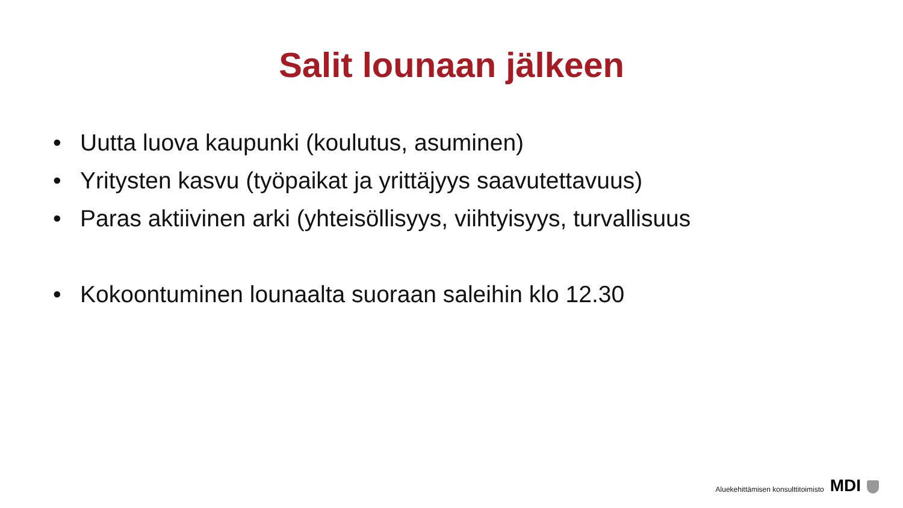Salit lounaan jälkeen
• Uutta luova kaupunki (koulutus, asuminen)
• Yritysten kasvu (työpaikat ja yrittäjyys saavutettavuus)
• Paras aktiivinen arki (yhteisöllisyys, viihtyisyys, turvallisuus
• Kokoontuminen lounaalta suoraan saleihin klo 12.30
Aluekehittämisen konsulttitoimisto MDI